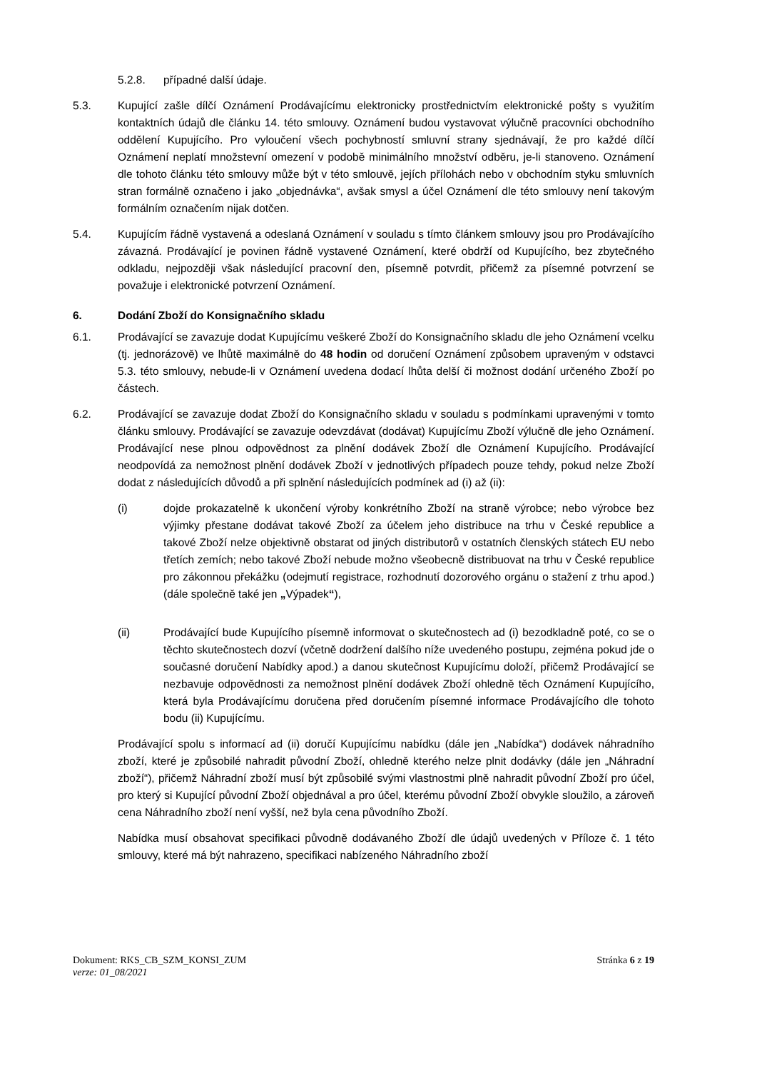5.2.8. případné další údaje.
5.3. Kupující zašle dílčí Oznámení Prodávajícímu elektronicky prostřednictvím elektronické pošty s využitím kontaktních údajů dle článku 14. této smlouvy. Oznámení budou vystavovat výlučně pracovníci obchodního oddělení Kupujícího. Pro vyloučení všech pochybností smluvní strany sjednávají, že pro každé dílčí Oznámení neplatí množstevní omezení v podobě minimálního množství odběru, je-li stanoveno. Oznámení dle tohoto článku této smlouvy může být v této smlouvě, jejích přílohách nebo v obchodním styku smluvních stran formálně označeno i jako „objednávka“, avšak smysl a účel Oznámení dle této smlouvy není takovým formálním označením nijak dotčen.
5.4. Kupujícím řádně vystavená a odeslaná Oznámení v souladu s tímto článkem smlouvy jsou pro Prodávajícího závazná. Prodávající je povinen řádně vystavené Oznámení, které obdrží od Kupujícího, bez zbytečného odkladu, nejpozději však následující pracovní den, písemně potvrdit, přičemž za písemné potvrzení se považuje i elektronické potvrzení Oznámení.
6. Dodání Zboží do Konsignačního skladu
6.1. Prodávající se zavazuje dodat Kupujícímu veškeré Zboží do Konsignačního skladu dle jeho Oznámení vcelku (tj. jednorázově) ve lhůtě maximálně do 48 hodin od doručení Oznámení způsobem upraveným v odstavci 5.3. této smlouvy, nebude-li v Oznámení uvedena dodací lhůta delší či možnost dodání určeného Zboží po částech.
6.2. Prodávající se zavazuje dodat Zboží do Konsignačního skladu v souladu s podmínkami upravenými v tomto článku smlouvy. Prodávající se zavazuje odevzdávat (dodávat) Kupujícímu Zboží výlučně dle jeho Oznámení. Prodávající nese plnou odpovědnost za plnění dodávek Zboží dle Oznámení Kupujícího. Prodávající neodpovídá za nemožnost plnění dodávek Zboží v jednotlivých případech pouze tehdy, pokud nelze Zboží dodat z následujících důvodů a při splnění následujících podmínek ad (i) až (ii):
(i) dojde prokazatelně k ukončení výroby konkrétního Zboží na straně výrobce; nebo výrobce bez výjimky přestane dodávat takové Zboží za účelem jeho distribuce na trhu v České republice a takové Zboží nelze objektivně obstarat od jiných distributorů v ostatních členských státech EU nebo třetích zemích; nebo takové Zboží nebude možno všeobecně distribuovat na trhu v České republice pro zákonnou překážku (odejmutí registrace, rozhodnutí dozorového orgánu o stažení z trhu apod.) (dále společně také jen „Výpadek“),
(ii) Prodávající bude Kupujícího písemně informovat o skutečnostech ad (i) bezodkladně poté, co se o těchto skutečnostech dozví (včetně dodržení dalšího níže uvedeného postupu, zejména pokud jde o současné doručení Nabídky apod.) a danou skutečnost Kupujícímu doloží, přičemž Prodávající se nezbavuje odpovědnosti za nemožnost plnění dodávek Zboží ohledně těch Oznámení Kupujícího, která byla Prodávajícímu doručena před doručením písemné informace Prodávajícího dle tohoto bodu (ii) Kupujícímu.
Prodávající spolu s informací ad (ii) doručí Kupujícímu nabídku (dále jen „Nabídka“) dodávek náhradního zboží, které je způsobilé nahradit původní Zboží, ohledně kterého nelze plnit dodávky (dále jen „Náhradní zboží“), přičemž Náhradní zboží musí být způsobilé svými vlastnostmi plně nahradit původní Zboží pro účel, pro který si Kupující původní Zboží objednával a pro účel, kterému původní Zboží obvykle sloužilo, a zároveň cena Náhradního zboží není vyšší, než byla cena původního Zboží.
Nabídka musí obsahovat specifikaci původně dodávaného Zboží dle údajů uvedených v Příloze č. 1 této smlouvy, které má být nahrazeno, specifikaci nabízeného Náhradního zboží
Dokument: RKS_CB_SZM_KONSI_ZUM
verze: 01_08/2021
Stránka 6 z 19